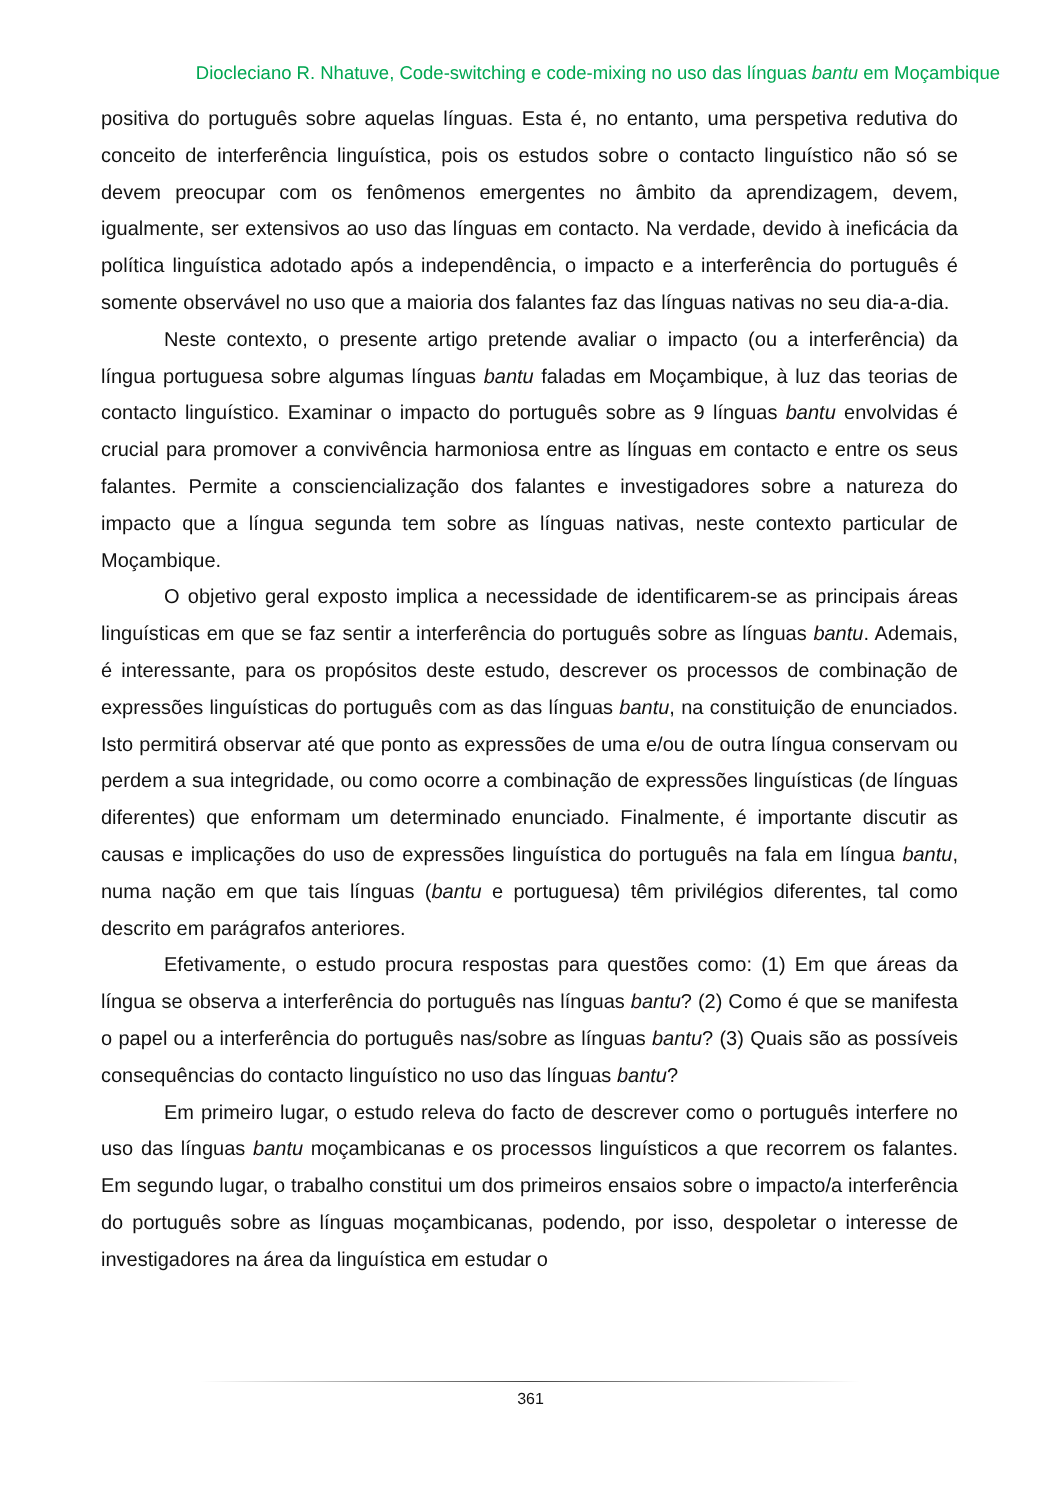Diocleciano R. Nhatuve, Code-switching e code-mixing no uso das línguas bantu em Moçambique
positiva do português sobre aquelas línguas. Esta é, no entanto, uma perspetiva redutiva do conceito de interferência linguística, pois os estudos sobre o contacto linguístico não só se devem preocupar com os fenômenos emergentes no âmbito da aprendizagem, devem, igualmente, ser extensivos ao uso das línguas em contacto. Na verdade, devido à ineficácia da política linguística adotado após a independência, o impacto e a interferência do português é somente observável no uso que a maioria dos falantes faz das línguas nativas no seu dia-a-dia.
Neste contexto, o presente artigo pretende avaliar o impacto (ou a interferência) da língua portuguesa sobre algumas línguas bantu faladas em Moçambique, à luz das teorias de contacto linguístico. Examinar o impacto do português sobre as 9 línguas bantu envolvidas é crucial para promover a convivência harmoniosa entre as línguas em contacto e entre os seus falantes. Permite a consciencialização dos falantes e investigadores sobre a natureza do impacto que a língua segunda tem sobre as línguas nativas, neste contexto particular de Moçambique.
O objetivo geral exposto implica a necessidade de identificarem-se as principais áreas linguísticas em que se faz sentir a interferência do português sobre as línguas bantu. Ademais, é interessante, para os propósitos deste estudo, descrever os processos de combinação de expressões linguísticas do português com as das línguas bantu, na constituição de enunciados. Isto permitirá observar até que ponto as expressões de uma e/ou de outra língua conservam ou perdem a sua integridade, ou como ocorre a combinação de expressões linguísticas (de línguas diferentes) que enformam um determinado enunciado. Finalmente, é importante discutir as causas e implicações do uso de expressões linguística do português na fala em língua bantu, numa nação em que tais línguas (bantu e portuguesa) têm privilégios diferentes, tal como descrito em parágrafos anteriores.
Efetivamente, o estudo procura respostas para questões como: (1) Em que áreas da língua se observa a interferência do português nas línguas bantu? (2) Como é que se manifesta o papel ou a interferência do português nas/sobre as línguas bantu? (3) Quais são as possíveis consequências do contacto linguístico no uso das línguas bantu?
Em primeiro lugar, o estudo releva do facto de descrever como o português interfere no uso das línguas bantu moçambicanas e os processos linguísticos a que recorrem os falantes. Em segundo lugar, o trabalho constitui um dos primeiros ensaios sobre o impacto/a interferência do português sobre as línguas moçambicanas, podendo, por isso, despoletar o interesse de investigadores na área da linguística em estudar o
361